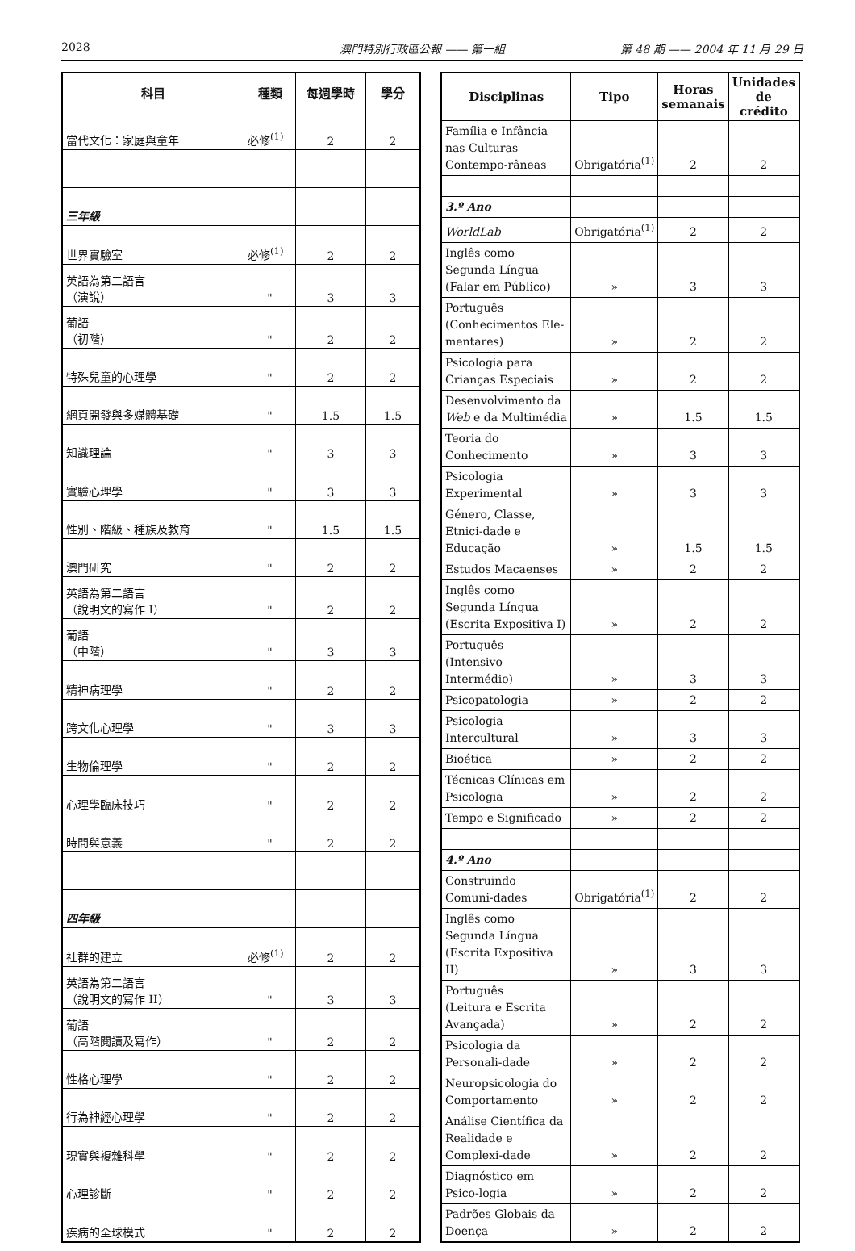2028 澳門特別行政區公報 —— 第一組 第 48 期 —— 2004 年 11 月 29 日
| 科目 | 種類 | 每週學時 | 學分 |
| --- | --- | --- | --- |
| 當代文化：家庭與童年 | 必修<sup>(1)</sup> | 2 | 2 |
| 三年級 | | | |
| 世界實驗室 | 必修<sup>(1)</sup> | 2 | 2 |
| 英語為第二語言 （演說） | " | 3 | 3 |
| 葡語 （初階） | " | 2 | 2 |
| 特殊兒童的心理學 | " | 2 | 2 |
| 網頁開發與多媒體基礎 | " | 1.5 | 1.5 |
| 知識理論 | " | 3 | 3 |
| 實驗心理學 | " | 3 | 3 |
| 性別、階級、種族及教育 | " | 1.5 | 1.5 |
| 澳門研究 | " | 2 | 2 |
| 英語為第二語言 （說明文的寫作 I） | " | 2 | 2 |
| 葡語 （中階） | " | 3 | 3 |
| 精神病理學 | " | 2 | 2 |
| 跨文化心理學 | " | 3 | 3 |
| 生物倫理學 | " | 2 | 2 |
| 心理學臨床技巧 | " | 2 | 2 |
| 時間與意義 | " | 2 | 2 |
| 四年級 | | | |
| 社群的建立 | 必修<sup>(1)</sup> | 2 | 2 |
| 英語為第二語言 （說明文的寫作 II） | " | 3 | 3 |
| 葡語 （高階閱讀及寫作） | " | 2 | 2 |
| 性格心理學 | " | 2 | 2 |
| 行為神經心理學 | " | 2 | 2 |
| 現實與複雜科學 | " | 2 | 2 |
| 心理診斷 | " | 2 | 2 |
| 疾病的全球模式 | " | 2 | 2 |
| Disciplinas | Tipo | Horas semanais | Unidades de crédito |
| --- | --- | --- | --- |
| Família e Infância nas Culturas Contempo-râneas | Obrigatória<sup>(1)</sup> | 2 | 2 |
| 3.º Ano | | | |
| WorldLab | Obrigatória<sup>(1)</sup> | 2 | 2 |
| Inglês como Segunda Língua (Falar em Público) | » | 3 | 3 |
| Português (Conhecimentos Ele-mentares) | » | 2 | 2 |
| Psicologia para Crianças Especiais | » | 2 | 2 |
| Desenvolvimento da Web e da Multimédia | » | 1.5 | 1.5 |
| Teoria do Conhecimento | » | 3 | 3 |
| Psicologia Experimental | » | 3 | 3 |
| Género, Classe, Etnici-dade e Educação | » | 1.5 | 1.5 |
| Estudos Macaenses | » | 2 | 2 |
| Inglês como Segunda Língua (Escrita Expositiva I) | » | 2 | 2 |
| Português (Intensivo Intermédio) | » | 3 | 3 |
| Psicopatologia | » | 2 | 2 |
| Psicologia Intercultural | » | 3 | 3 |
| Bioética | » | 2 | 2 |
| Técnicas Clínicas em Psicologia | » | 2 | 2 |
| Tempo e Significado | » | 2 | 2 |
| 4.º Ano | | | |
| Construindo Comuni-dades | Obrigatória<sup>(1)</sup> | 2 | 2 |
| Inglês como Segunda Língua (Escrita Expositiva II) | » | 3 | 3 |
| Português (Leitura e Escrita Avançada) | » | 2 | 2 |
| Psicologia da Personali-dade | » | 2 | 2 |
| Neuropsicologia do Comportamento | » | 2 | 2 |
| Análise Científica da Realidade e Complexi-dade | » | 2 | 2 |
| Diagnóstico em Psico-logia | » | 2 | 2 |
| Padrões Globais da Doença | » | 2 | 2 |